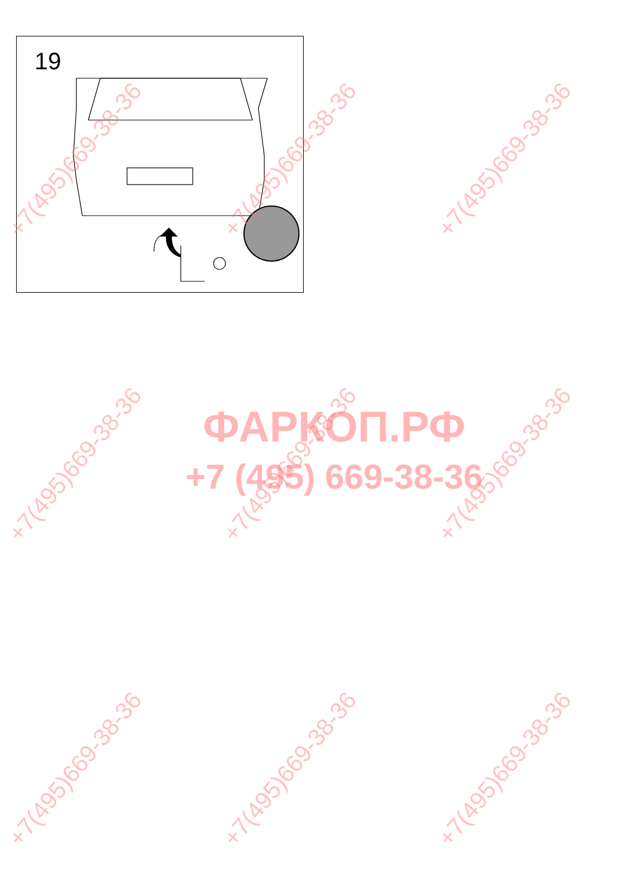19
+7(495)669-38-36 +7(495)669-38-36 +7(495)669-38-36
ФАРКОП.РФ
+7 (495) 669-38-36
+7(495)669-38-36 +7(495)669-38-36 +7(495)669-38-36
+7(495)669-38-36 +7(495)669-38-36 +7(495)669-38-36